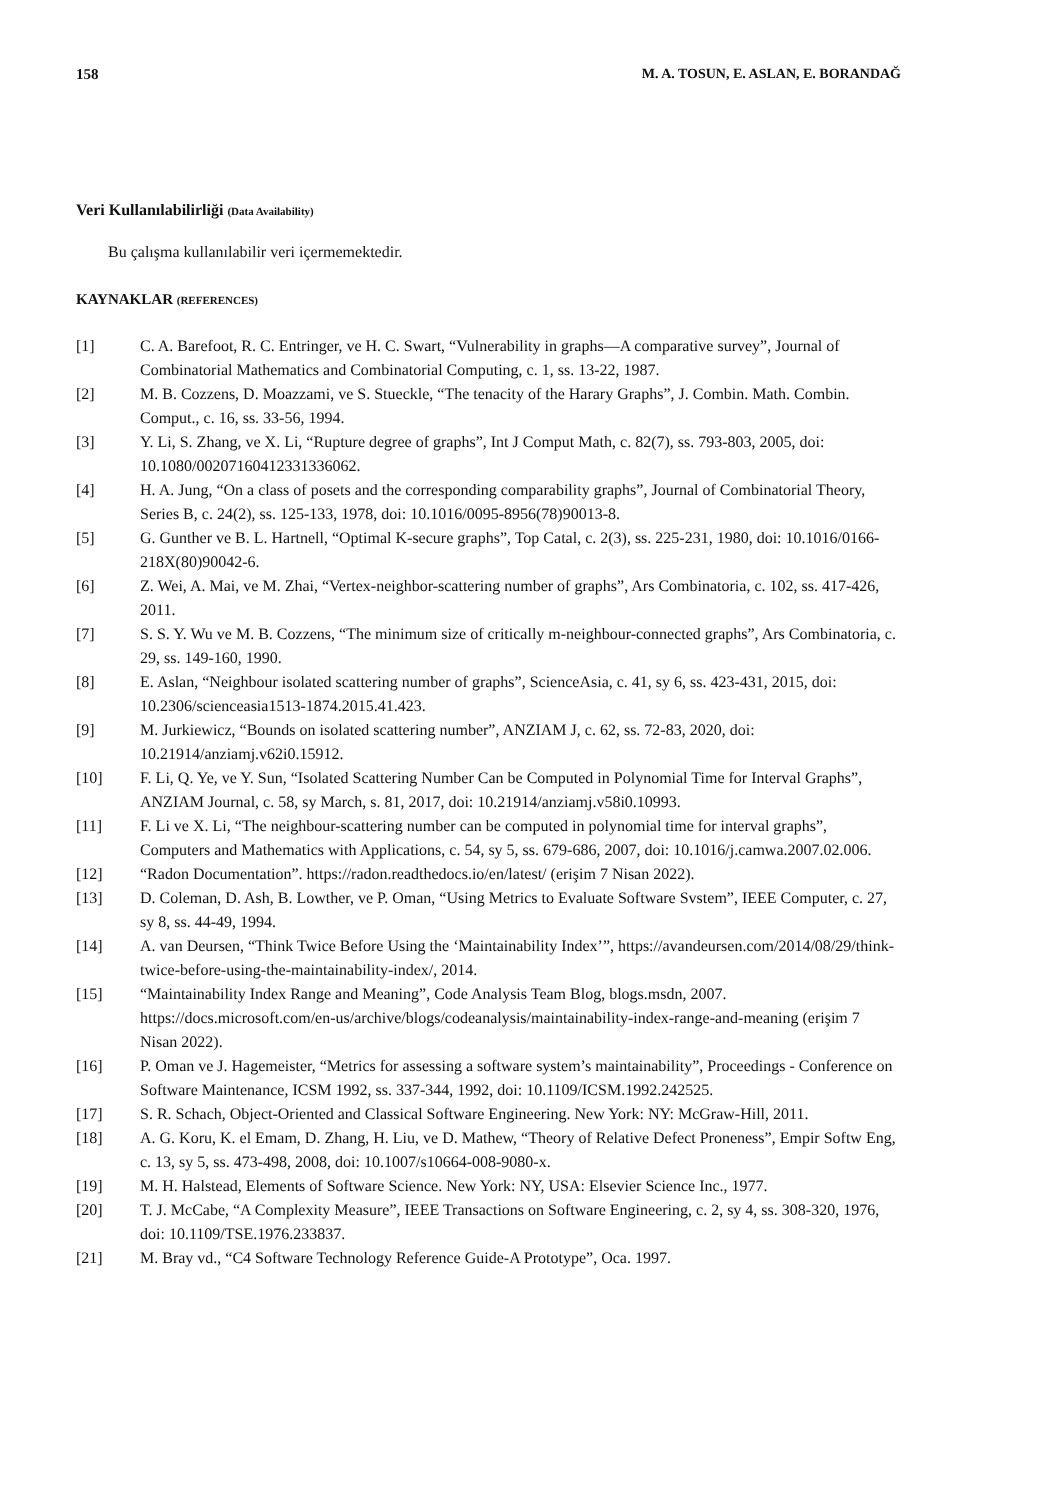158 M. A. TOSUN, E. ASLAN, E. BORANDAĞ
Veri Kullanılabilirliği (Data Availability)
Bu çalışma kullanılabilir veri içermemektedir.
KAYNAKLAR (REFERENCES)
[1] C. A. Barefoot, R. C. Entringer, ve H. C. Swart, “Vulnerability in graphs—A comparative survey”, Journal of Combinatorial Mathematics and Combinatorial Computing, c. 1, ss. 13-22, 1987.
[2] M. B. Cozzens, D. Moazzami, ve S. Stueckle, “The tenacity of the Harary Graphs”, J. Combin. Math. Combin. Comput., c. 16, ss. 33-56, 1994.
[3] Y. Li, S. Zhang, ve X. Li, “Rupture degree of graphs”, Int J Comput Math, c. 82(7), ss. 793-803, 2005, doi: 10.1080/00207160412331336062.
[4] H. A. Jung, “On a class of posets and the corresponding comparability graphs”, Journal of Combinatorial Theory, Series B, c. 24(2), ss. 125-133, 1978, doi: 10.1016/0095-8956(78)90013-8.
[5] G. Gunther ve B. L. Hartnell, “Optimal K-secure graphs”, Top Catal, c. 2(3), ss. 225-231, 1980, doi: 10.1016/0166-218X(80)90042-6.
[6] Z. Wei, A. Mai, ve M. Zhai, “Vertex-neighbor-scattering number of graphs”, Ars Combinatoria, c. 102, ss. 417-426, 2011.
[7] S. S. Y. Wu ve M. B. Cozzens, “The minimum size of critically m-neighbour-connected graphs”, Ars Combinatoria, c. 29, ss. 149-160, 1990.
[8] E. Aslan, “Neighbour isolated scattering number of graphs”, ScienceAsia, c. 41, sy 6, ss. 423-431, 2015, doi: 10.2306/scienceasia1513-1874.2015.41.423.
[9] M. Jurkiewicz, “Bounds on isolated scattering number”, ANZIAM J, c. 62, ss. 72-83, 2020, doi: 10.21914/anziamj.v62i0.15912.
[10] F. Li, Q. Ye, ve Y. Sun, “Isolated Scattering Number Can be Computed in Polynomial Time for Interval Graphs”, ANZIAM Journal, c. 58, sy March, s. 81, 2017, doi: 10.21914/anziamj.v58i0.10993.
[11] F. Li ve X. Li, “The neighbour-scattering number can be computed in polynomial time for interval graphs”, Computers and Mathematics with Applications, c. 54, sy 5, ss. 679-686, 2007, doi: 10.1016/j.camwa.2007.02.006.
[12] “Radon Documentation”. https://radon.readthedocs.io/en/latest/ (erişim 7 Nisan 2022).
[13] D. Coleman, D. Ash, B. Lowther, ve P. Oman, “Using Metrics to Evaluate Software Svstem”, IEEE Computer, c. 27, sy 8, ss. 44-49, 1994.
[14] A. van Deursen, “Think Twice Before Using the ‘Maintainability Index’”, https://avandeursen.com/2014/08/29/think-twice-before-using-the-maintainability-index/, 2014.
[15] “Maintainability Index Range and Meaning”, Code Analysis Team Blog, blogs.msdn, 2007. https://docs.microsoft.com/en-us/archive/blogs/codeanalysis/maintainability-index-range-and-meaning (erişim 7 Nisan 2022).
[16] P. Oman ve J. Hagemeister, “Metrics for assessing a software system’s maintainability”, Proceedings - Conference on Software Maintenance, ICSM 1992, ss. 337-344, 1992, doi: 10.1109/ICSM.1992.242525.
[17] S. R. Schach, Object-Oriented and Classical Software Engineering. New York: NY: McGraw-Hill, 2011.
[18] A. G. Koru, K. el Emam, D. Zhang, H. Liu, ve D. Mathew, “Theory of Relative Defect Proneness”, Empir Softw Eng, c. 13, sy 5, ss. 473-498, 2008, doi: 10.1007/s10664-008-9080-x.
[19] M. H. Halstead, Elements of Software Science. New York: NY, USA: Elsevier Science Inc., 1977.
[20] T. J. McCabe, “A Complexity Measure”, IEEE Transactions on Software Engineering, c. 2, sy 4, ss. 308-320, 1976, doi: 10.1109/TSE.1976.233837.
[21] M. Bray vd., “C4 Software Technology Reference Guide-A Prototype”, Oca. 1997.